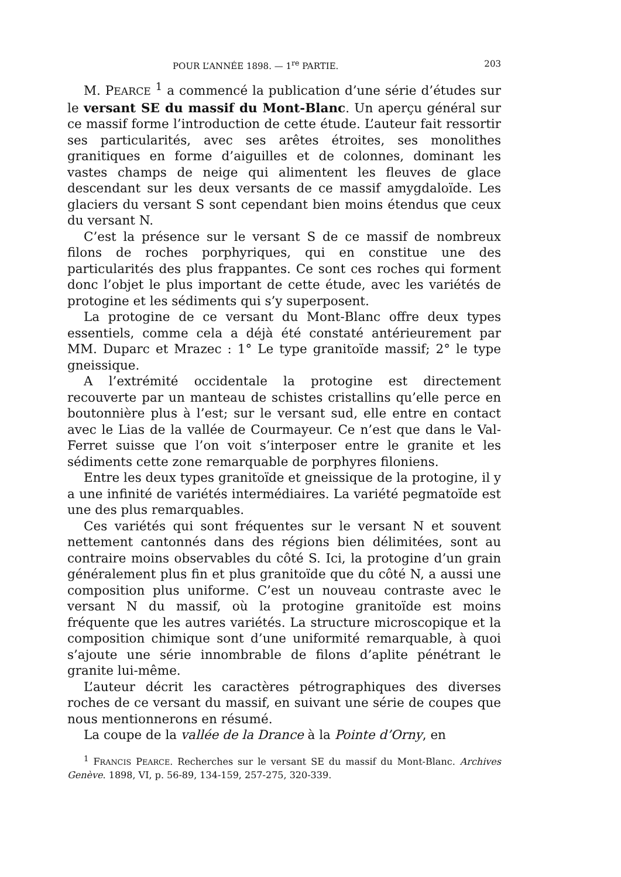POUR L’ANNÉE 1898. — 1<sup>re</sup> PARTIE. 203
M. PEARCE <sup>1</sup> a commencé la publication d’une série d’études sur le versant SE du massif du Mont-Blanc. Un aperçu général sur ce massif forme l’introduction de cette étude. L’auteur fait ressortir ses particularités, avec ses arêtes étroites, ses monolithes granitiques en forme d’aiguilles et de colonnes, dominant les vastes champs de neige qui alimentent les fleuves de glace descendant sur les deux versants de ce massif amygdaloïde. Les glaciers du versant S sont cependant bien moins étendus que ceux du versant N.
C’est la présence sur le versant S de ce massif de nombreux filons de roches porphyriques, qui en constitue une des particularités des plus frappantes. Ce sont ces roches qui forment donc l’objet le plus important de cette étude, avec les variétés de protogine et les sédiments qui s’y superposent.
La protogine de ce versant du Mont-Blanc offre deux types essentiels, comme cela a déjà été constaté antérieurement par MM. Duparc et Mrazec : 1° Le type granitoïde massif; 2° le type gneissique.
A l’extrémité occidentale la protogine est directement recouverte par un manteau de schistes cristallins qu’elle perce en boutonnière plus à l’est; sur le versant sud, elle entre en contact avec le Lias de la vallée de Courmayeur. Ce n’est que dans le Val-Ferret suisse que l’on voit s’interposer entre le granite et les sédiments cette zone remarquable de porphyres filoniens.
Entre les deux types granitoïde et gneissique de la protogine, il y a une infinité de variétés intermédiaires. La variété pegmatoïde est une des plus remarquables.
Ces variétés qui sont fréquentes sur le versant N et souvent nettement cantonnés dans des régions bien délimitées, sont au contraire moins observables du côté S. Ici, la protogine d’un grain généralement plus fin et plus granitoïde que du côté N, a aussi une composition plus uniforme. C’est un nouveau contraste avec le versant N du massif, où la protogine granitoïde est moins fréquente que les autres variétés. La structure microscopique et la composition chimique sont d’une uniformité remarquable, à quoi s’ajoute une série innombrable de filons d’aplite pénétrant le granite lui-même.
L’auteur décrit les caractères pétrographiques des diverses roches de ce versant du massif, en suivant une série de coupes que nous mentionnerons en résumé.
La coupe de la vallée de la Drance à la Pointe d’Orny, en
<sup>1</sup> FRANCIS PEARCE. Recherches sur le versant SE du massif du Mont-Blanc. Archives Genève. 1898, VI, p. 56-89, 134-159, 257-275, 320-339.